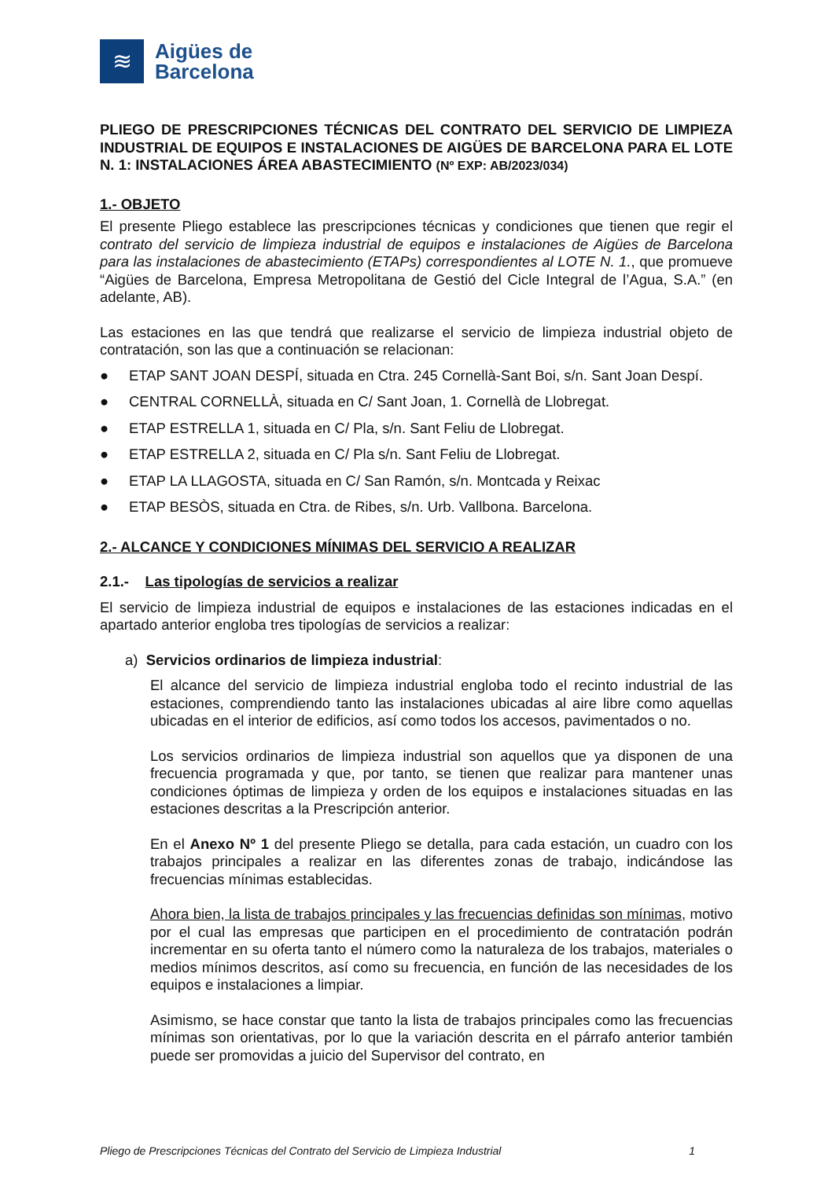≋
Aigües de
Barcelona
PLIEGO DE PRESCRIPCIONES TÉCNICAS DEL CONTRATO DEL SERVICIO DE LIMPIEZA INDUSTRIAL DE EQUIPOS E INSTALACIONES DE AIGÜES DE BARCELONA PARA EL LOTE N. 1: INSTALACIONES ÁREA ABASTECIMIENTO (Nº EXP: AB/2023/034)
1.- OBJETO
El presente Pliego establece las prescripciones técnicas y condiciones que tienen que regir el contrato del servicio de limpieza industrial de equipos e instalaciones de Aigües de Barcelona para las instalaciones de abastecimiento (ETAPs) correspondientes al LOTE N. 1., que promueve “Aigües de Barcelona, Empresa Metropolitana de Gestió del Cicle Integral de l’Agua, S.A.” (en adelante, AB).
Las estaciones en las que tendrá que realizarse el servicio de limpieza industrial objeto de contratación, son las que a continuación se relacionan:
● ETAP SANT JOAN DESPÍ, situada en Ctra. 245 Cornellà-Sant Boi, s/n. Sant Joan Despí.
● CENTRAL CORNELLÀ, situada en C/ Sant Joan, 1. Cornellà de Llobregat.
● ETAP ESTRELLA 1, situada en C/ Pla, s/n. Sant Feliu de Llobregat.
● ETAP ESTRELLA 2, situada en C/ Pla s/n. Sant Feliu de Llobregat.
● ETAP LA LLAGOSTA, situada en C/ San Ramón, s/n. Montcada y Reixac
● ETAP BESÒS, situada en Ctra. de Ribes, s/n. Urb. Vallbona. Barcelona.
2.- ALCANCE Y CONDICIONES MÍNIMAS DEL SERVICIO A REALIZAR
2.1.- Las tipologías de servicios a realizar
El servicio de limpieza industrial de equipos e instalaciones de las estaciones indicadas en el apartado anterior engloba tres tipologías de servicios a realizar:
a) Servicios ordinarios de limpieza industrial:
El alcance del servicio de limpieza industrial engloba todo el recinto industrial de las estaciones, comprendiendo tanto las instalaciones ubicadas al aire libre como aquellas ubicadas en el interior de edificios, así como todos los accesos, pavimentados o no.
Los servicios ordinarios de limpieza industrial son aquellos que ya disponen de una frecuencia programada y que, por tanto, se tienen que realizar para mantener unas condiciones óptimas de limpieza y orden de los equipos e instalaciones situadas en las estaciones descritas a la Prescripción anterior.
En el Anexo Nº 1 del presente Pliego se detalla, para cada estación, un cuadro con los trabajos principales a realizar en las diferentes zonas de trabajo, indicándose las frecuencias mínimas establecidas.
Ahora bien, la lista de trabajos principales y las frecuencias definidas son mínimas, motivo por el cual las empresas que participen en el procedimiento de contratación podrán incrementar en su oferta tanto el número como la naturaleza de los trabajos, materiales o medios mínimos descritos, así como su frecuencia, en función de las necesidades de los equipos e instalaciones a limpiar.
Asimismo, se hace constar que tanto la lista de trabajos principales como las frecuencias mínimas son orientativas, por lo que la variación descrita en el párrafo anterior también puede ser promovidas a juicio del Supervisor del contrato, en
Pliego de Prescripciones Técnicas del Contrato del Servicio de Limpieza Industrial 1